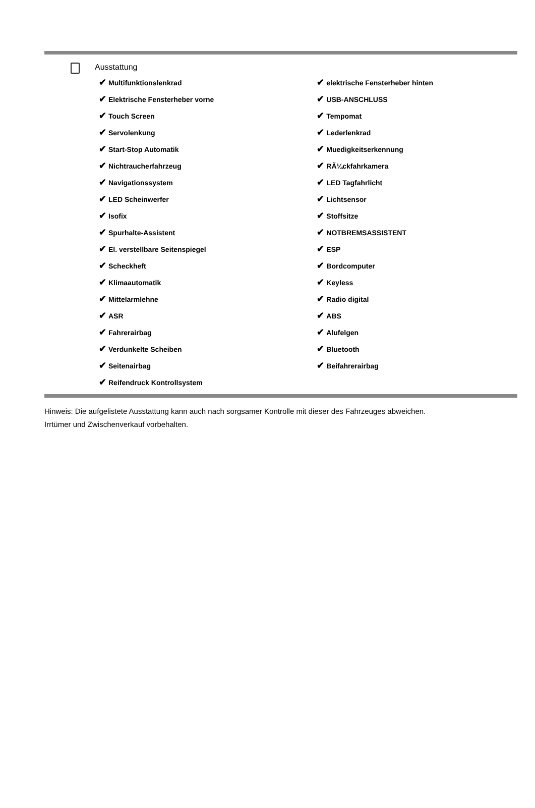Ausstattung
| ✔ Multifunktionslenkrad | ✔ elektrische Fensterheber hinten |
| ✔ Elektrische Fensterheber vorne | ✔ USB-ANSCHLUSS |
| ✔ Touch Screen | ✔ Tempomat |
| ✔ Servolenkung | ✔ Lederlenkrad |
| ✔ Start-Stop Automatik | ✔ Muedigkeitserkennung |
| ✔ Nichtraucherfahrzeug | ✔ RÃ¼ckfahrkamera |
| ✔ Navigationssystem | ✔ LED Tagfahrlicht |
| ✔ LED Scheinwerfer | ✔ Lichtsensor |
| ✔ Isofix | ✔ Stoffsitze |
| ✔ Spurhalte-Assistent | ✔ NOTBREMSASSISTENT |
| ✔ El. verstellbare Seitenspiegel | ✔ ESP |
| ✔ Scheckheft | ✔ Bordcomputer |
| ✔ Klimaautomatik | ✔ Keyless |
| ✔ Mittelarmlehne | ✔ Radio digital |
| ✔ ASR | ✔ ABS |
| ✔ Fahrerairbag | ✔ Alufelgen |
| ✔ Verdunkelte Scheiben | ✔ Bluetooth |
| ✔ Seitenairbag | ✔ Beifahrerairbag |
| ✔ Reifendruck Kontrollsystem | |
Hinweis: Die aufgelistete Ausstattung kann auch nach sorgsamer Kontrolle mit dieser des Fahrzeuges abweichen. Irrtümer und Zwischenverkauf vorbehalten.